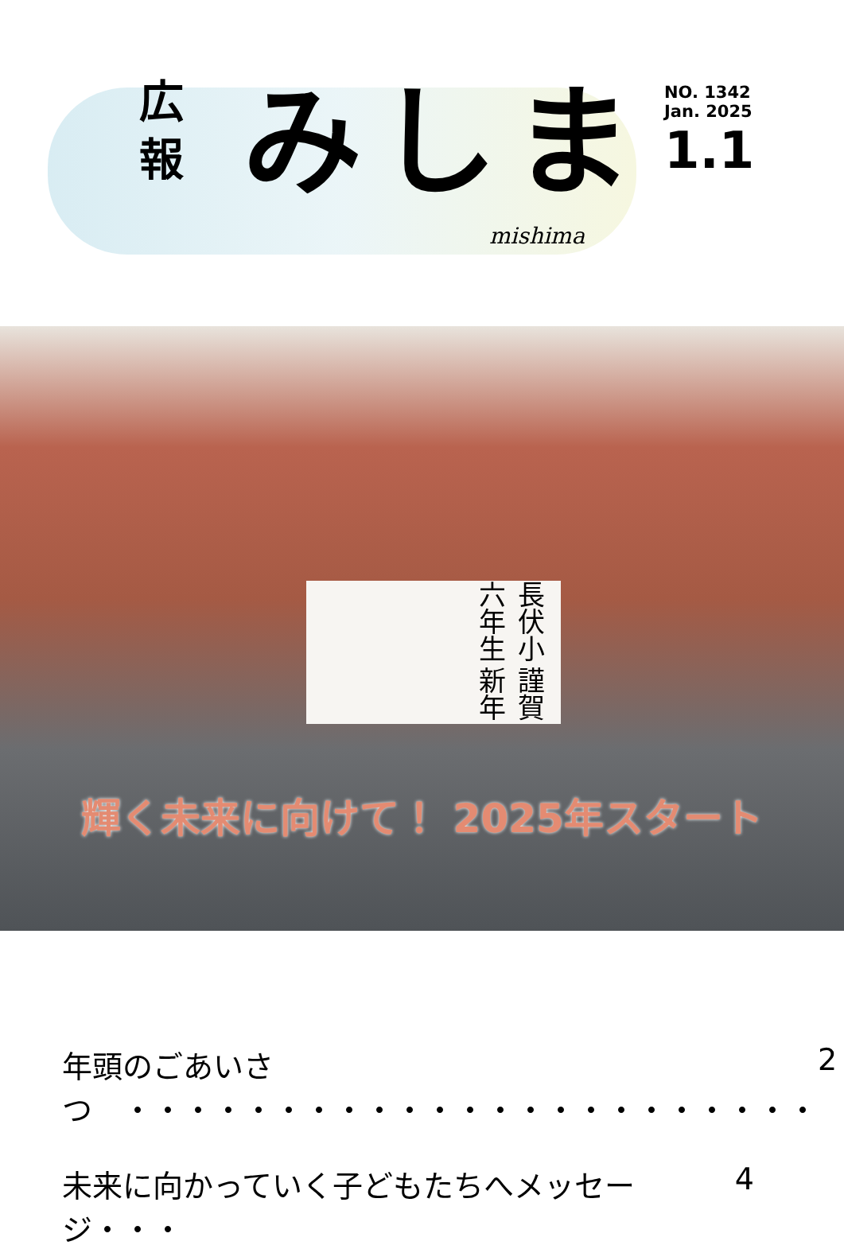広
報
みしま
NO. 1342
Jan. 2025
1.1
mishima
長伏小六年生 謹賀新年
輝く未来に向けて！ 2025年スタート
年頭のごあいさつ　・・・・・・・・・・・・・・・・・・・・・・・ 2
未来に向かっていく子どもたちへメッセージ・・・ 4